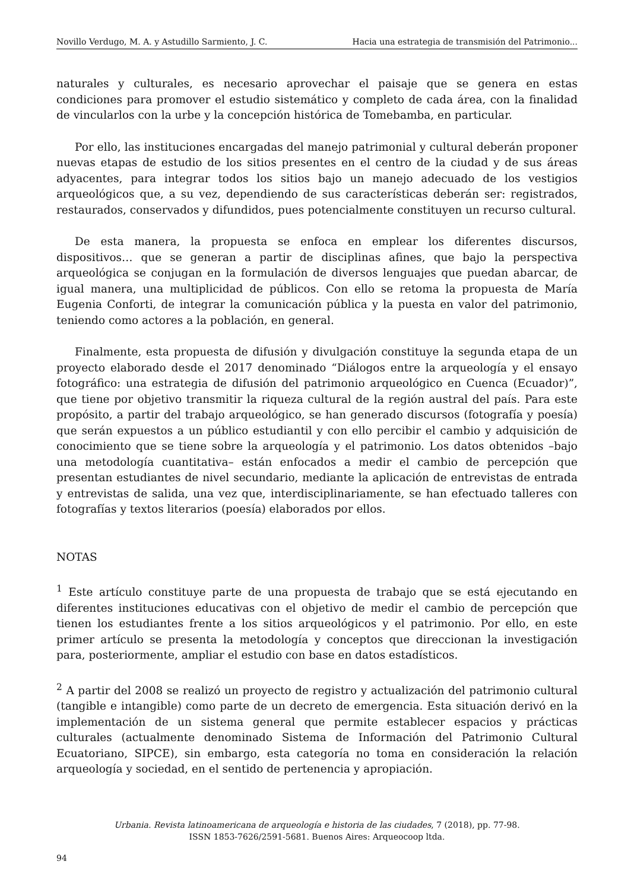Novillo Verdugo, M. A. y Astudillo Sarmiento, J. C. Hacia una estrategia de transmisión del Patrimonio...
naturales y culturales, es necesario aprovechar el paisaje que se genera en estas condiciones para promover el estudio sistemático y completo de cada área, con la finalidad de vincularlos con la urbe y la concepción histórica de Tomebamba, en particular.
Por ello, las instituciones encargadas del manejo patrimonial y cultural deberán proponer nuevas etapas de estudio de los sitios presentes en el centro de la ciudad y de sus áreas adyacentes, para integrar todos los sitios bajo un manejo adecuado de los vestigios arqueológicos que, a su vez, dependiendo de sus características deberán ser: registrados, restaurados, conservados y difundidos, pues potencialmente constituyen un recurso cultural.
De esta manera, la propuesta se enfoca en emplear los diferentes discursos, dispositivos… que se generan a partir de disciplinas afines, que bajo la perspectiva arqueológica se conjugan en la formulación de diversos lenguajes que puedan abarcar, de igual manera, una multiplicidad de públicos. Con ello se retoma la propuesta de María Eugenia Conforti, de integrar la comunicación pública y la puesta en valor del patrimonio, teniendo como actores a la población, en general.
Finalmente, esta propuesta de difusión y divulgación constituye la segunda etapa de un proyecto elaborado desde el 2017 denominado “Diálogos entre la arqueología y el ensayo fotográfico: una estrategia de difusión del patrimonio arqueológico en Cuenca (Ecuador)”, que tiene por objetivo transmitir la riqueza cultural de la región austral del país. Para este propósito, a partir del trabajo arqueológico, se han generado discursos (fotografía y poesía) que serán expuestos a un público estudiantil y con ello percibir el cambio y adquisición de conocimiento que se tiene sobre la arqueología y el patrimonio. Los datos obtenidos –bajo una metodología cuantitativa– están enfocados a medir el cambio de percepción que presentan estudiantes de nivel secundario, mediante la aplicación de entrevistas de entrada y entrevistas de salida, una vez que, interdisciplinariamente, se han efectuado talleres con fotografías y textos literarios (poesía) elaborados por ellos.
NOTAS
<sup>1</sup> Este artículo constituye parte de una propuesta de trabajo que se está ejecutando en diferentes instituciones educativas con el objetivo de medir el cambio de percepción que tienen los estudiantes frente a los sitios arqueológicos y el patrimonio. Por ello, en este primer artículo se presenta la metodología y conceptos que direccionan la investigación para, posteriormente, ampliar el estudio con base en datos estadísticos.
<sup>2</sup> A partir del 2008 se realizó un proyecto de registro y actualización del patrimonio cultural (tangible e intangible) como parte de un decreto de emergencia. Esta situación derivó en la implementación de un sistema general que permite establecer espacios y prácticas culturales (actualmente denominado Sistema de Información del Patrimonio Cultural Ecuatoriano, SIPCE), sin embargo, esta categoría no toma en consideración la relación arqueología y sociedad, en el sentido de pertenencia y apropiación.
Urbania. Revista latinoamericana de arqueología e historia de las ciudades, 7 (2018), pp. 77-98.
ISSN 1853-7626/2591-5681. Buenos Aires: Arqueocoop ltda.
94